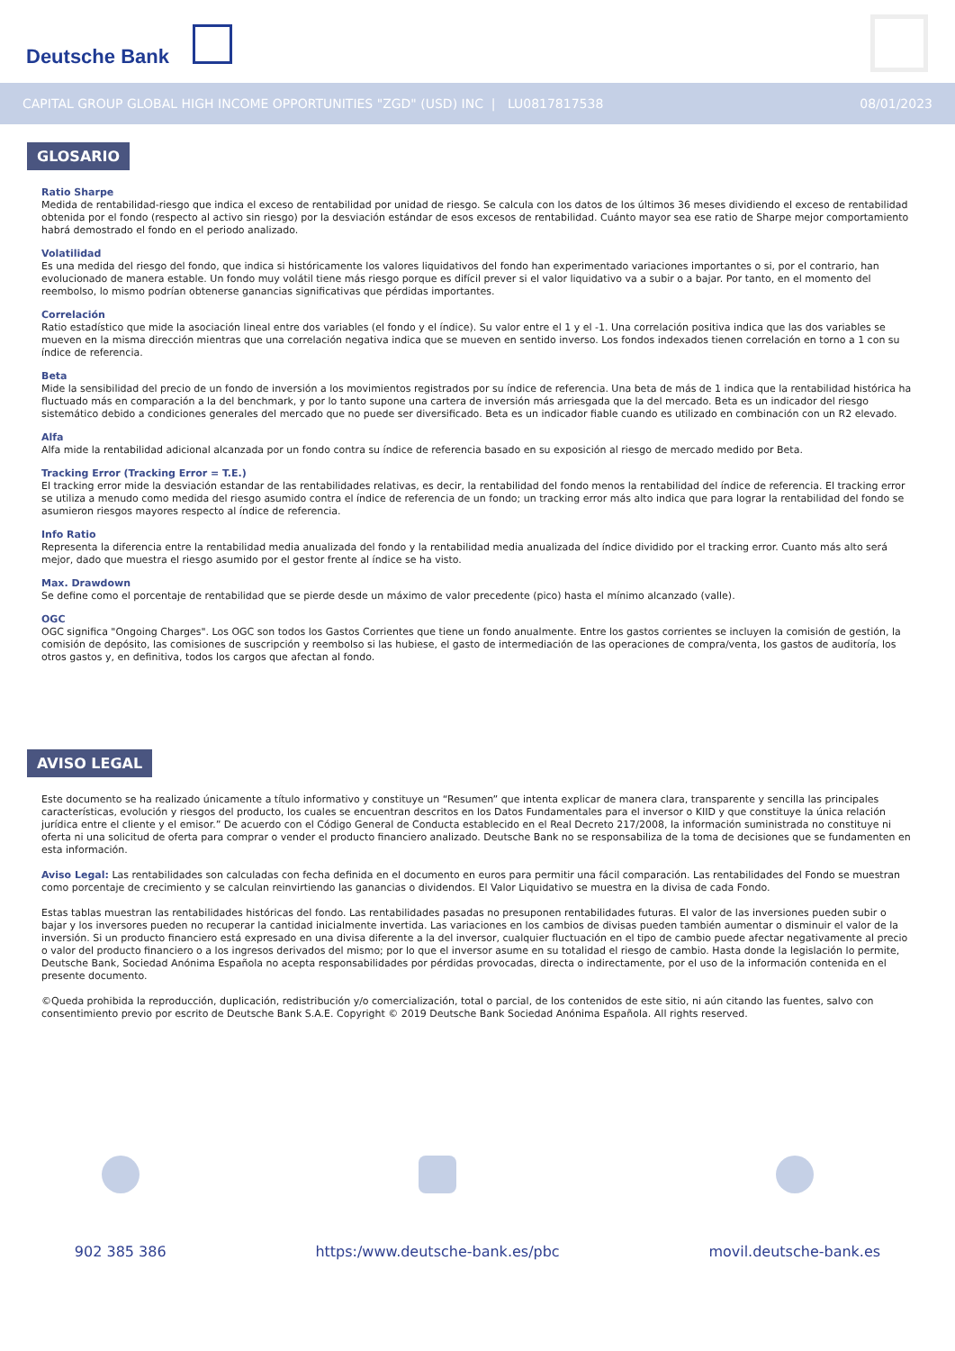Deutsche Bank
CAPITAL GROUP GLOBAL HIGH INCOME OPPORTUNITIES "ZGD" (USD) INC | LU0817817538 08/01/2023
GLOSARIO
Ratio Sharpe
Medida de rentabilidad-riesgo que indica el exceso de rentabilidad por unidad de riesgo. Se calcula con los datos de los últimos 36 meses dividiendo el exceso de rentabilidad obtenida por el fondo (respecto al activo sin riesgo) por la desviación estándar de esos excesos de rentabilidad. Cuánto mayor sea ese ratio de Sharpe mejor comportamiento habrá demostrado el fondo en el periodo analizado.
Volatilidad
Es una medida del riesgo del fondo, que indica si históricamente los valores liquidativos del fondo han experimentado variaciones importantes o si, por el contrario, han evolucionado de manera estable. Un fondo muy volátil tiene más riesgo porque es difícil prever si el valor liquidativo va a subir o a bajar. Por tanto, en el momento del reembolso, lo mismo podrían obtenerse ganancias significativas que pérdidas importantes.
Correlación
Ratio estadístico que mide la asociación lineal entre dos variables (el fondo y el índice). Su valor entre el 1 y el -1. Una correlación positiva indica que las dos variables se mueven en la misma dirección mientras que una correlación negativa indica que se mueven en sentido inverso. Los fondos indexados tienen correlación en torno a 1 con su índice de referencia.
Beta
Mide la sensibilidad del precio de un fondo de inversión a los movimientos registrados por su índice de referencia. Una beta de más de 1 indica que la rentabilidad histórica ha fluctuado más en comparación a la del benchmark, y por lo tanto supone una cartera de inversión más arriesgada que la del mercado. Beta es un indicador del riesgo sistemático debido a condiciones generales del mercado que no puede ser diversificado. Beta es un indicador fiable cuando es utilizado en combinación con un R2 elevado.
Alfa
Alfa mide la rentabilidad adicional alcanzada por un fondo contra su índice de referencia basado en su exposición al riesgo de mercado medido por Beta.
Tracking Error (Tracking Error = T.E.)
El tracking error mide la desviación estandar de las rentabilidades relativas, es decir, la rentabilidad del fondo menos la rentabilidad del índice de referencia. El tracking error se utiliza a menudo como medida del riesgo asumido contra el índice de referencia de un fondo; un tracking error más alto indica que para lograr la rentabilidad del fondo se asumieron riesgos mayores respecto al índice de referencia.
Info Ratio
Representa la diferencia entre la rentabilidad media anualizada del fondo y la rentabilidad media anualizada del índice dividido por el tracking error. Cuanto más alto será mejor, dado que muestra el riesgo asumido por el gestor frente al índice se ha visto.
Max. Drawdown
Se define como el porcentaje de rentabilidad que se pierde desde un máximo de valor precedente (pico) hasta el mínimo alcanzado (valle).
OGC
OGC significa "Ongoing Charges". Los OGC son todos los Gastos Corrientes que tiene un fondo anualmente. Entre los gastos corrientes se incluyen la comisión de gestión, la comisión de depósito, las comisiones de suscripción y reembolso si las hubiese, el gasto de intermediación de las operaciones de compra/venta, los gastos de auditoría, los otros gastos y, en definitiva, todos los cargos que afectan al fondo.
AVISO LEGAL
Este documento se ha realizado únicamente a título informativo y constituye un “Resumen” que intenta explicar de manera clara, transparente y sencilla las principales características, evolución y riesgos del producto, los cuales se encuentran descritos en los Datos Fundamentales para el inversor o KIID y que constituye la única relación jurídica entre el cliente y el emisor.” De acuerdo con el Código General de Conducta establecido en el Real Decreto 217/2008, la información suministrada no constituye ni oferta ni una solicitud de oferta para comprar o vender el producto financiero analizado. Deutsche Bank no se responsabiliza de la toma de decisiones que se fundamenten en esta información.
Aviso Legal: Las rentabilidades son calculadas con fecha definida en el documento en euros para permitir una fácil comparación. Las rentabilidades del Fondo se muestran como porcentaje de crecimiento y se calculan reinvirtiendo las ganancias o dividendos. El Valor Liquidativo se muestra en la divisa de cada Fondo.
Estas tablas muestran las rentabilidades históricas del fondo. Las rentabilidades pasadas no presuponen rentabilidades futuras. El valor de las inversiones pueden subir o bajar y los inversores pueden no recuperar la cantidad inicialmente invertida. Las variaciones en los cambios de divisas pueden también aumentar o disminuir el valor de la inversión. Si un producto financiero está expresado en una divisa diferente a la del inversor, cualquier fluctuación en el tipo de cambio puede afectar negativamente al precio o valor del producto financiero o a los ingresos derivados del mismo; por lo que el inversor asume en su totalidad el riesgo de cambio. Hasta donde la legislación lo permite, Deutsche Bank, Sociedad Anónima Española no acepta responsabilidades por pérdidas provocadas, directa o indirectamente, por el uso de la información contenida en el presente documento.
©Queda prohibida la reproducción, duplicación, redistribución y/o comercialización, total o parcial, de los contenidos de este sitio, ni aún citando las fuentes, salvo con consentimiento previo por escrito de Deutsche Bank S.A.E. Copyright © 2019 Deutsche Bank Sociedad Anónima Española. All rights reserved.
902 385 386 https:/www.deutsche-bank.es/pbc
movil.deutsche-bank.es